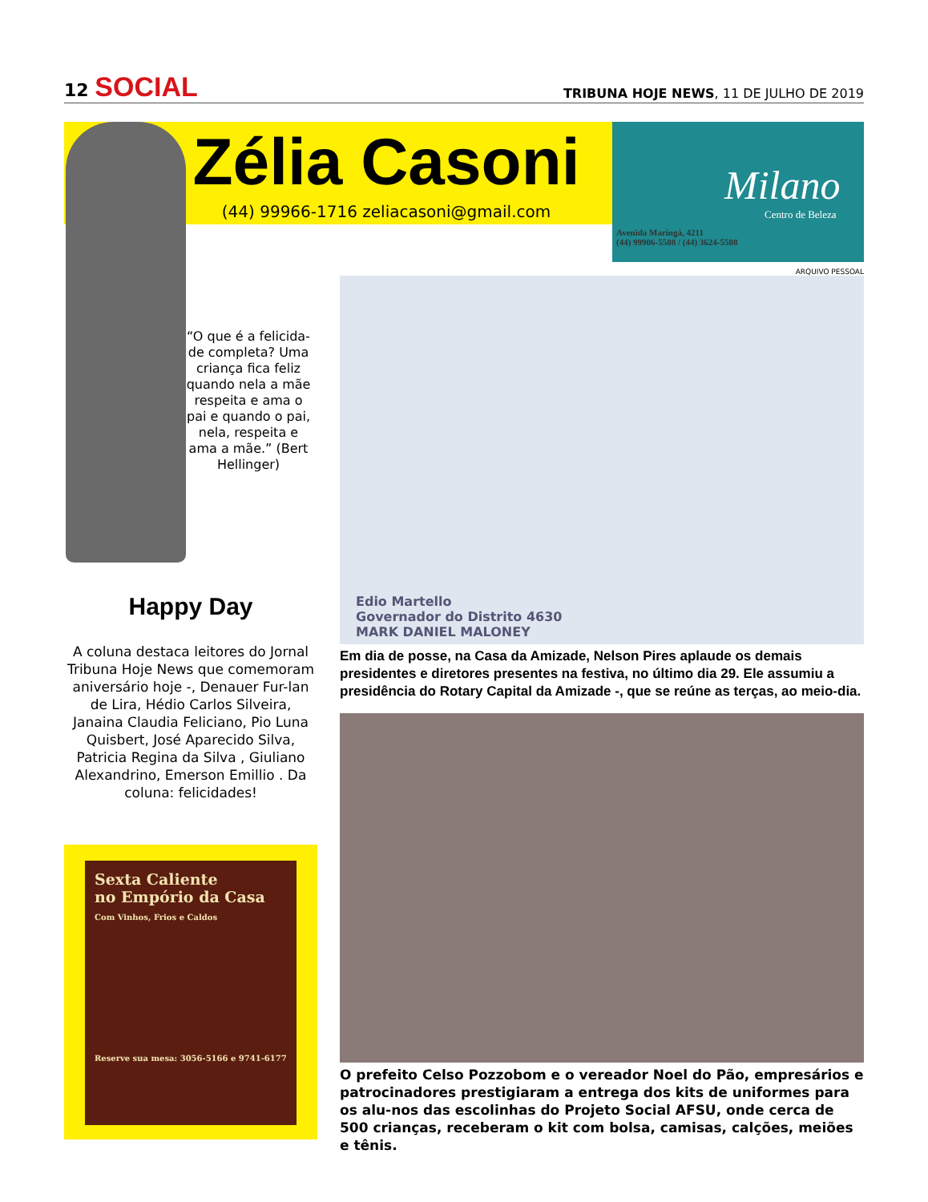12 SOCIAL
TRIBUNA HOJE NEWS, 11 DE JULHO DE 2019
Zélia Casoni
(44) 99966-1716 zeliacasoni@gmail.com
Milano
Centro de Beleza
Avenida Maringá, 4211
(44) 99906-5508 / (44) 3624-5508
“O que é a felicida-de completa? Uma criança fica feliz quando nela a mãe respeita e ama o pai e quando o pai, nela, respeita e ama a mãe.” (Bert Hellinger)
Happy Day
A coluna destaca leitores do Jornal Tribuna Hoje News que comemoram aniversário hoje -, Denauer Fur-lan de Lira, Hédio Carlos Silveira, Janaina Claudia Feliciano, Pio Luna Quisbert, José Aparecido Silva, Patricia Regina da Silva , Giuliano Alexandrino, Emerson Emillio . Da coluna: felicidades!
Sexta Caliente
no Empório da Casa
Com Vinhos, Frios e Caldos
Reserve sua mesa: 3056-5166 e 9741-6177
ARQUIVO PESSOAL
Edio Martello
Governador do Distrito 4630
MARK DANIEL MALONEY
Em dia de posse, na Casa da Amizade, Nelson Pires aplaude os demais presidentes e diretores presentes na festiva, no último dia 29. Ele assumiu a presidência do Rotary Capital da Amizade -, que se reúne as terças, ao meio-dia.
O prefeito Celso Pozzobom e o vereador Noel do Pão, empresários e patrocinadores prestigiaram a entrega dos kits de uniformes para os alu-nos das escolinhas do Projeto Social AFSU, onde cerca de 500 crianças, receberam o kit com bolsa, camisas, calções, meiões e tênis.